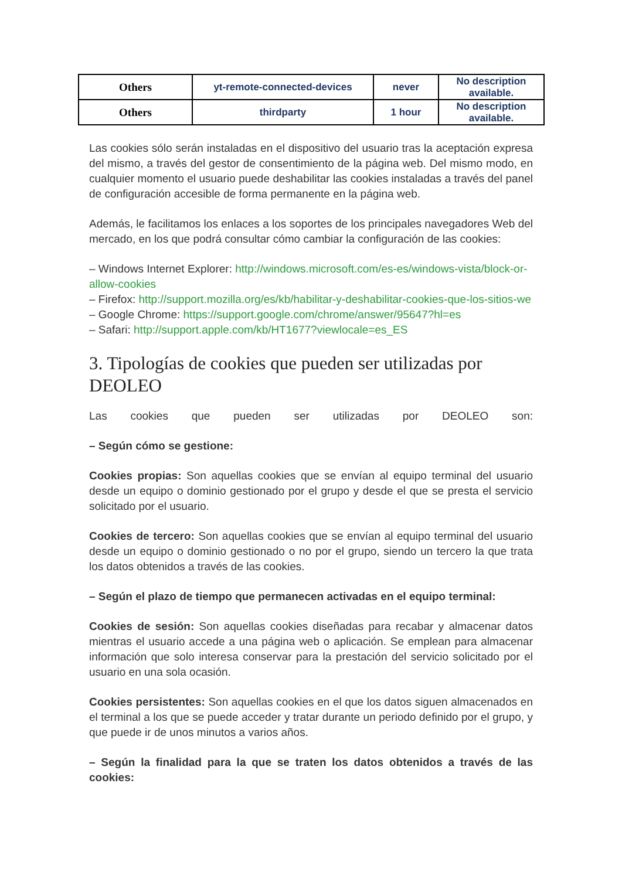| Others | yt-remote-connected-devices | never | No description available. |
| Others | thirdparty | 1 hour | No description available. |
Las cookies sólo serán instaladas en el dispositivo del usuario tras la aceptación expresa del mismo, a través del gestor de consentimiento de la página web. Del mismo modo, en cualquier momento el usuario puede deshabilitar las cookies instaladas a través del panel de configuración accesible de forma permanente en la página web.
Además, le facilitamos los enlaces a los soportes de los principales navegadores Web del mercado, en los que podrá consultar cómo cambiar la configuración de las cookies:
– Windows Internet Explorer: http://windows.microsoft.com/es-es/windows-vista/block-or-allow-cookies
– Firefox: http://support.mozilla.org/es/kb/habilitar-y-deshabilitar-cookies-que-los-sitios-we
– Google Chrome: https://support.google.com/chrome/answer/95647?hl=es
– Safari: http://support.apple.com/kb/HT1677?viewlocale=es_ES
3. Tipologías de cookies que pueden ser utilizadas por DEOLEO
Las cookies que pueden ser utilizadas por DEOLEO son:
– Según cómo se gestione:
Cookies propias: Son aquellas cookies que se envían al equipo terminal del usuario desde un equipo o dominio gestionado por el grupo y desde el que se presta el servicio solicitado por el usuario.
Cookies de tercero: Son aquellas cookies que se envían al equipo terminal del usuario desde un equipo o dominio gestionado o no por el grupo, siendo un tercero la que trata los datos obtenidos a través de las cookies.
– Según el plazo de tiempo que permanecen activadas en el equipo terminal:
Cookies de sesión: Son aquellas cookies diseñadas para recabar y almacenar datos mientras el usuario accede a una página web o aplicación. Se emplean para almacenar información que solo interesa conservar para la prestación del servicio solicitado por el usuario en una sola ocasión.
Cookies persistentes: Son aquellas cookies en el que los datos siguen almacenados en el terminal a los que se puede acceder y tratar durante un periodo definido por el grupo, y que puede ir de unos minutos a varios años.
– Según la finalidad para la que se traten los datos obtenidos a través de las cookies: